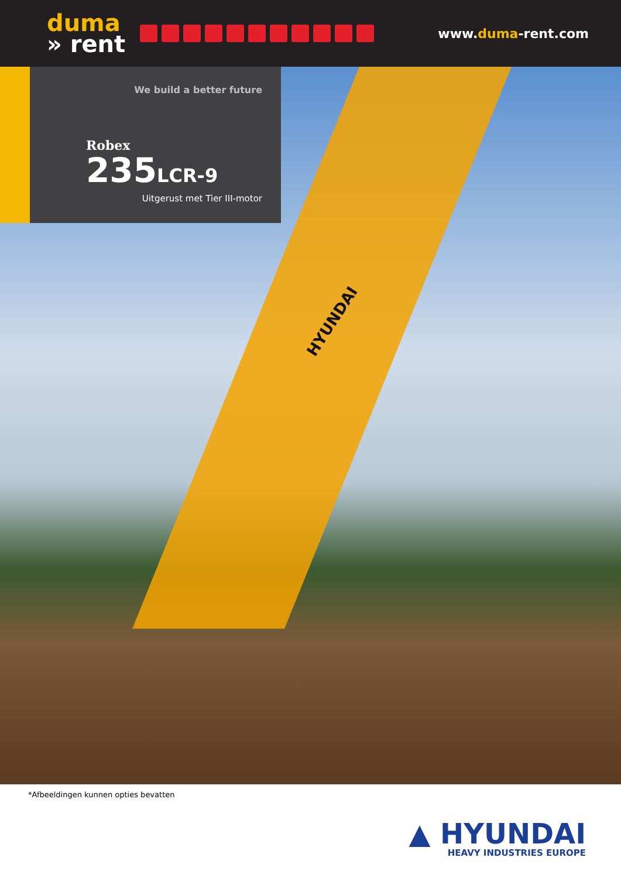duma
» rent
www.duma-rent.com
HYUNDAI
We build a better future
Robex
235LCR-9
Uitgerust met Tier III-motor
*Afbeeldingen kunnen opties bevatten
▲ HYUNDAI
HEAVY INDUSTRIES EUROPE